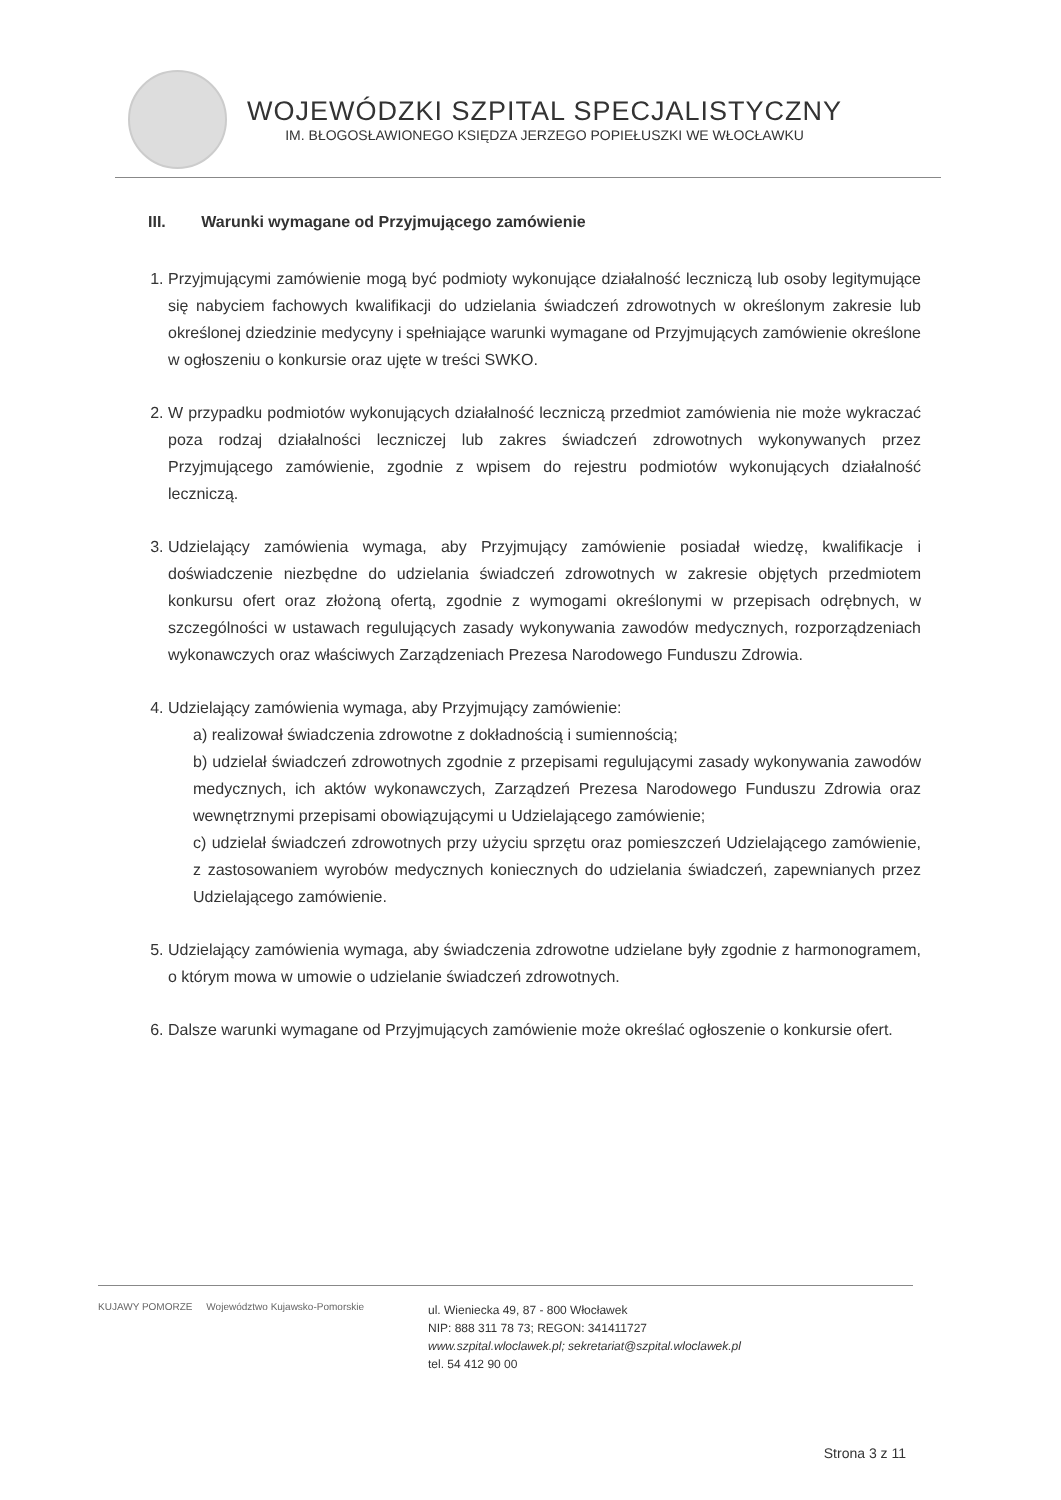WOJEWÓDZKI SZPITAL SPECJALISTYCZNY
IM. BŁOGOSŁAWIONEGO KSIĘDZA JERZEGO POPIEŁUSZKI WE WŁOCŁAWKU
III. Warunki wymagane od Przyjmującego zamówienie
1. Przyjmującymi zamówienie mogą być podmioty wykonujące działalność leczniczą lub osoby legitymujące się nabyciem fachowych kwalifikacji do udzielania świadczeń zdrowotnych w określonym zakresie lub określonej dziedzinie medycyny i spełniające warunki wymagane od Przyjmujących zamówienie określone w ogłoszeniu o konkursie oraz ujęte w treści SWKO.
2. W przypadku podmiotów wykonujących działalność leczniczą przedmiot zamówienia nie może wykraczać poza rodzaj działalności leczniczej lub zakres świadczeń zdrowotnych wykonywanych przez Przyjmującego zamówienie, zgodnie z wpisem do rejestru podmiotów wykonujących działalność leczniczą.
3. Udzielający zamówienia wymaga, aby Przyjmujący zamówienie posiadał wiedzę, kwalifikacje i doświadczenie niezbędne do udzielania świadczeń zdrowotnych w zakresie objętych przedmiotem konkursu ofert oraz złożoną ofertą, zgodnie z wymogami określonymi w przepisach odrębnych, w szczególności w ustawach regulujących zasady wykonywania zawodów medycznych, rozporządzeniach wykonawczych oraz właściwych Zarządzeniach Prezesa Narodowego Funduszu Zdrowia.
4. Udzielający zamówienia wymaga, aby Przyjmujący zamówienie:
a) realizował świadczenia zdrowotne z dokładnością i sumiennością;
b) udzielał świadczeń zdrowotnych zgodnie z przepisami regulującymi zasady wykonywania zawodów medycznych, ich aktów wykonawczych, Zarządzeń Prezesa Narodowego Funduszu Zdrowia oraz wewnętrznymi przepisami obowiązującymi u Udzielającego zamówienie;
c) udzielał świadczeń zdrowotnych przy użyciu sprzętu oraz pomieszczeń Udzielającego zamówienie, z zastosowaniem wyrobów medycznych koniecznych do udzielania świadczeń, zapewnianych przez Udzielającego zamówienie.
5. Udzielający zamówienia wymaga, aby świadczenia zdrowotne udzielane były zgodnie z harmonogramem, o którym mowa w umowie o udzielanie świadczeń zdrowotnych.
6. Dalsze warunki wymagane od Przyjmujących zamówienie może określać ogłoszenie o konkursie ofert.
KUJAWY POMORZE Województwo Kujawsko-Pomorskie
ul. Wieniecka 49, 87 - 800 Włocławek
NIP: 888 311 78 73; REGON: 341411727
www.szpital.wloclawek.pl; sekretariat@szpital.wloclawek.pl
tel. 54 412 90 00
Strona 3 z 11